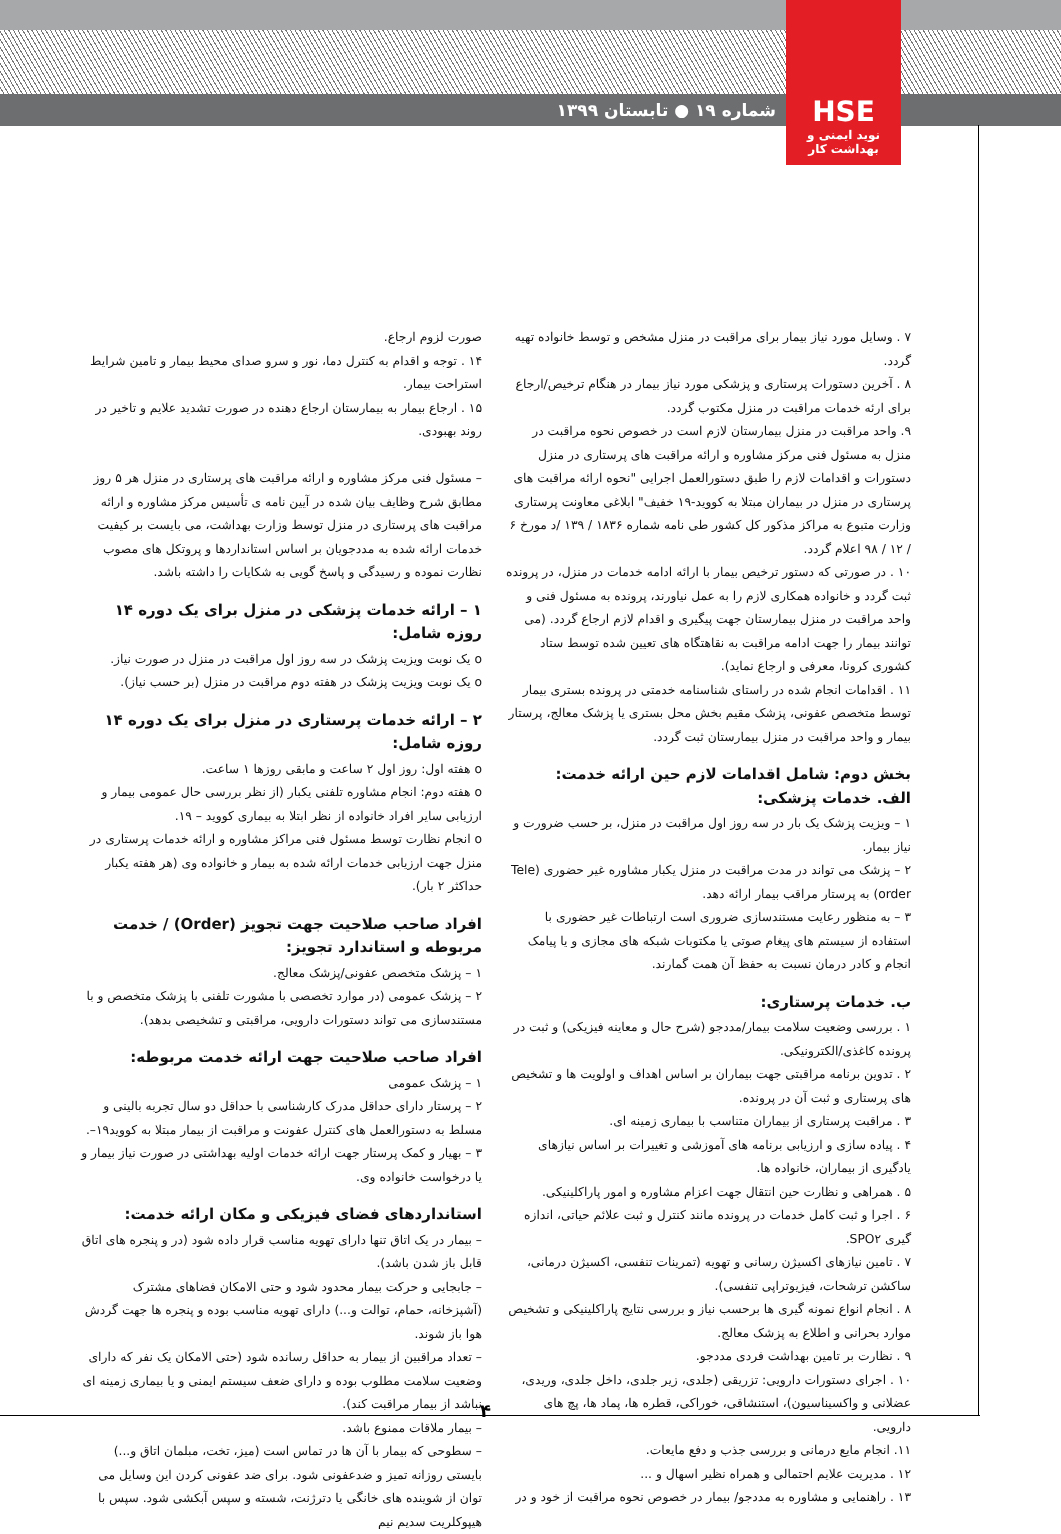شماره ۱۹ ● تابستان ۱۳۹۹
HSE
نوید ایمنی و بهداشت کار
۷ . وسایل مورد نیاز بیمار برای مراقبت در منزل مشخص و توسط خانواده تهیه گردد.
۸ . آخرین دستورات پرستاری و پزشکی مورد نیاز بیمار در هنگام ترخیص/ارجاع برای ارئه خدمات مراقبت در منزل مکتوب گردد.
۹. واحد مراقبت در منزل بیمارستان لازم است در خصوص نحوه مراقبت در منزل به مسئول فنی مرکز مشاوره و ارائه مراقبت های پرستاری در منزل دستورات و اقدامات لازم را طبق دستورالعمل اجرایی "نحوه ارائه مراقبت های پرستاری در منزل در بیماران مبتلا به کووید-۱۹ خفیف" ابلاغی معاونت پرستاری وزارت متبوع به مراکز مذکور کل کشور طی نامه شماره ۱۸۳۶ / ۱۳۹ /د مورخ ۶ / ۱۲ / ۹۸ اعلام گردد.
۱۰ . در صورتی که دستور ترخیص بیمار با ارائه ادامه خدمات در منزل، در پرونده ثبت گردد و خانواده همکاری لازم را به عمل نیاورند، پرونده به مسئول فنی و واحد مراقبت در منزل بیمارستان جهت پیگیری و اقدام لازم ارجاع گردد. (می توانند بیمار را جهت ادامه مراقبت به نقاهتگاه های تعیین شده توسط ستاد کشوری کرونا، معرفی و ارجاع نماید).
۱۱ . اقدامات انجام شده در راستای شناسنامه خدمتی در پرونده بستری بیمار توسط متخصص عفونی، پزشک مقیم بخش محل بستری یا پزشک معالج، پرستار بیمار و واحد مراقبت در منزل بیمارستان ثبت گردد.
بخش دوم: شامل اقدامات لازم حین ارائه خدمت:
الف. خدمات پزشکی:
۱ – ویزیت پزشک یک بار در سه روز اول مراقبت در منزل، بر حسب ضرورت و نیاز بیمار.
۲ – پزشک می تواند در مدت مراقبت در منزل یکبار مشاوره غیر حضوری (Tele order) به پرستار مراقب بیمار ارائه دهد.
۳ – به منظور رعایت مستندسازی ضروری است ارتباطات غیر حضوری با استفاده از سیستم های پیغام صوتی یا مکتوبات شبکه های مجازی و یا پیامک انجام و کادر درمان نسبت به حفظ آن همت گمارند.
ب. خدمات پرستاری:
۱ . بررسی وضعیت سلامت بیمار/مددجو (شرح حال و معاینه فیزیکی) و ثبت در پرونده کاغذی/الکترونیکی.
۲ . تدوین برنامه مراقبتی جهت بیماران بر اساس اهداف و اولویت ها و تشخیص های پرستاری و ثبت آن در پرونده.
۳ . مراقبت پرستاری از بیماران متناسب با بیماری زمینه ای.
۴ . پیاده سازی و ارزیابی برنامه های آموزشی و تغییرات بر اساس نیازهای یادگیری از بیماران، خانواده ها.
۵ . همراهی و نظارت حین انتقال جهت اعزام مشاوره و امور پاراکلینیکی.
۶ . اجرا و ثبت کامل خدمات در پرونده مانند کنترل و ثبت علائم حیاتی، اندازه گیری SPO۲.
۷ . تامین نیازهای اکسیژن رسانی و تهویه (تمرینات تنفسی، اکسیژن درمانی، ساکشن ترشحات، فیزیوتراپی تنفسی).
۸ . انجام انواع نمونه گیری ها برحسب نیاز و بررسی نتایج پاراکلینیکی و تشخیص موارد بحرانی و اطلاع به پزشک معالج.
۹ . نظارت بر تامین بهداشت فردی مددجو.
۱۰ . اجرای دستورات دارویی: تزریقی (جلدی، زیر جلدی، داخل جلدی، وریدی، عضلانی و واکسیناسیون)، استنشاقی، خوراکی، قطره ها، پماد ها، پچ های دارویی.
۱۱. انجام مایع درمانی و بررسی جذب و دفع مایعات.
۱۲ . مدیریت علایم احتمالی و همراه نظیر اسهال و ...
۱۳ . راهنمایی و مشاوره به مددجو/ بیمار در خصوص نحوه مراقبت از خود و در
صورت لزوم ارجاع.
۱۴ . توجه و اقدام به کنترل دما، نور و سرو صدای محیط بیمار و تامین شرایط استراحت بیمار.
۱۵ . ارجاع بیمار به بیمارستان ارجاع دهنده در صورت تشدید علایم و تاخیر در روند بهبودی.
– مسئول فنی مرکز مشاوره و ارائه مراقبت های پرستاری در منزل هر ۵ روز مطابق شرح وظایف بیان شده در آیین نامه ی تأسیس مرکز مشاوره و ارائه مراقبت های پرستاری در منزل توسط وزارت بهداشت، می بایست بر کیفیت خدمات ارائه شده به مددجویان بر اساس استانداردها و پروتکل های مصوب نظارت نموده و رسیدگی و پاسخ گویی به شکایات را داشته باشد.
۱ – ارائه خدمات پزشکی در منزل برای یک دوره ۱۴ روزه شامل:
o یک نوبت ویزیت پزشک در سه روز اول مراقبت در منزل در صورت نیاز.
o یک نوبت ویزیت پزشک در هفته دوم مراقبت در منزل (بر حسب نیاز).
۲ – ارائه خدمات پرستاری در منزل برای یک دوره ۱۴ روزه شامل:
o هفته اول: روز اول ۲ ساعت و مابقی روزها ۱ ساعت.
o هفته دوم: انجام مشاوره تلفنی یکبار (از نظر بررسی حال عمومی بیمار و ارزیابی سایر افراد خانواده از نظر ابتلا به بیماری کووید – ۱۹.
o انجام نظارت توسط مسئول فنی مراکز مشاوره و ارائه خدمات پرستاری در منزل جهت ارزیابی خدمات ارائه شده به بیمار و خانواده وی (هر هفته یکبار حداکثر ۲ بار).
افراد صاحب صلاحیت جهت تجویز (Order) / خدمت مربوطه و استاندارد تجویز:
۱ – پزشک متخصص عفونی/پزشک معالج.
۲ – پزشک عمومی (در موارد تخصصی با مشورت تلفنی با پزشک متخصص و با مستندسازی می تواند دستورات دارویی، مراقبتی و تشخیصی بدهد).
افراد صاحب صلاحیت جهت ارائه خدمت مربوطه:
۱ – پزشک عمومی
۲ – پرستار دارای حداقل مدرک کارشناسی با حداقل دو سال تجربه بالینی و مسلط به دستورالعمل های کنترل عفونت و مراقبت از بیمار مبتلا به کووید۱۹–.
۳ – بهیار و کمک پرستار جهت ارائه خدمات اولیه بهداشتی در صورت نیاز بیمار و یا درخواست خانواده وی.
استانداردهای فضای فیزیکی و مکان ارائه خدمت:
– بیمار در یک اتاق تنها دارای تهویه مناسب قرار داده شود (در و پنجره های اتاق قابل باز شدن باشد).
– جابجایی و حرکت بیمار محدود شود و حتی الامکان فضاهای مشترک (آشپزخانه، حمام، توالت و...) دارای تهویه مناسب بوده و پنجره ها جهت گردش هوا باز شوند.
– تعداد مراقبین از بیمار به حداقل رسانده شود (حتی الامکان یک نفر که دارای وضعیت سلامت مطلوب بوده و دارای ضعف سیستم ایمنی و یا بیماری زمینه ای نباشد از بیمار مراقبت کند).
– بیمار ملاقات ممنوع باشد.
– سطوحی که بیمار با آن ها در تماس است (میز، تخت، مبلمان اتاق و...) بایستی روزانه تمیز و ضدعفونی شود. برای ضد عفونی کردن این وسایل می توان از شوینده های خانگی یا دترژنت، شسته و سپس آبکشی شود. سپس با هیپوکلریت سدیم نیم
۴